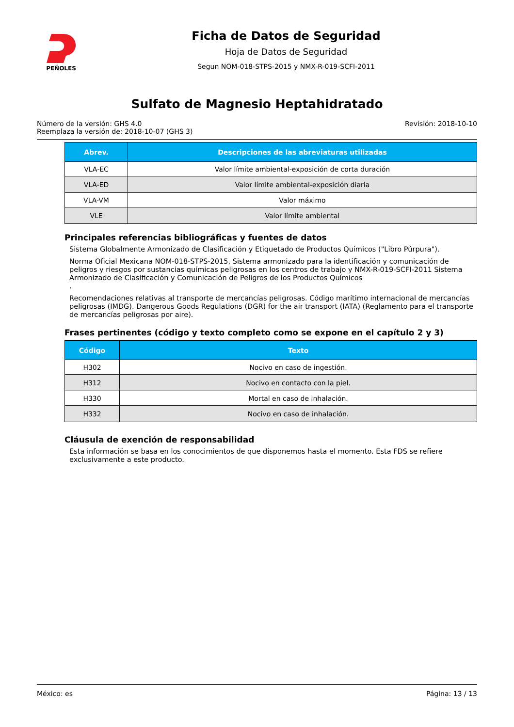PEÑOLES
Ficha de Datos de Seguridad
Hoja de Datos de Seguridad
Segun NOM-018-STPS-2015 y NMX-R-019-SCFI-2011
Sulfato de Magnesio Heptahidratado
Número de la versión: GHS 4.0
Reemplaza la versión de: 2018-10-07 (GHS 3)
Revisión: 2018-10-10
| Abrev. | Descripciones de las abreviaturas utilizadas |
| --- | --- |
| VLA-EC | Valor límite ambiental-exposición de corta duración |
| VLA-ED | Valor límite ambiental-exposición diaria |
| VLA-VM | Valor máximo |
| VLE | Valor límite ambiental |
Principales referencias bibliográficas y fuentes de datos
Sistema Globalmente Armonizado de Clasificación y Etiquetado de Productos Químicos ("Libro Púrpura").
Norma Oficial Mexicana NOM-018-STPS-2015, Sistema armonizado para la identificación y comunicación de peligros y riesgos por sustancias químicas peligrosas en los centros de trabajo y NMX-R-019-SCFI-2011 Sistema Armonizado de Clasificación y Comunicación de Peligros de los Productos Químicos
.
Recomendaciones relativas al transporte de mercancías peligrosas. Código marítimo internacional de mercancías peligrosas (IMDG). Dangerous Goods Regulations (DGR) for the air transport (IATA) (Reglamento para el transporte de mercancías peligrosas por aire).
Frases pertinentes (código y texto completo como se expone en el capítulo 2 y 3)
| Código | Texto |
| --- | --- |
| H302 | Nocivo en caso de ingestión. |
| H312 | Nocivo en contacto con la piel. |
| H330 | Mortal en caso de inhalación. |
| H332 | Nocivo en caso de inhalación. |
Cláusula de exención de responsabilidad
Esta información se basa en los conocimientos de que disponemos hasta el momento. Esta FDS se refiere exclusivamente a este producto.
México: es Página: 13 / 13